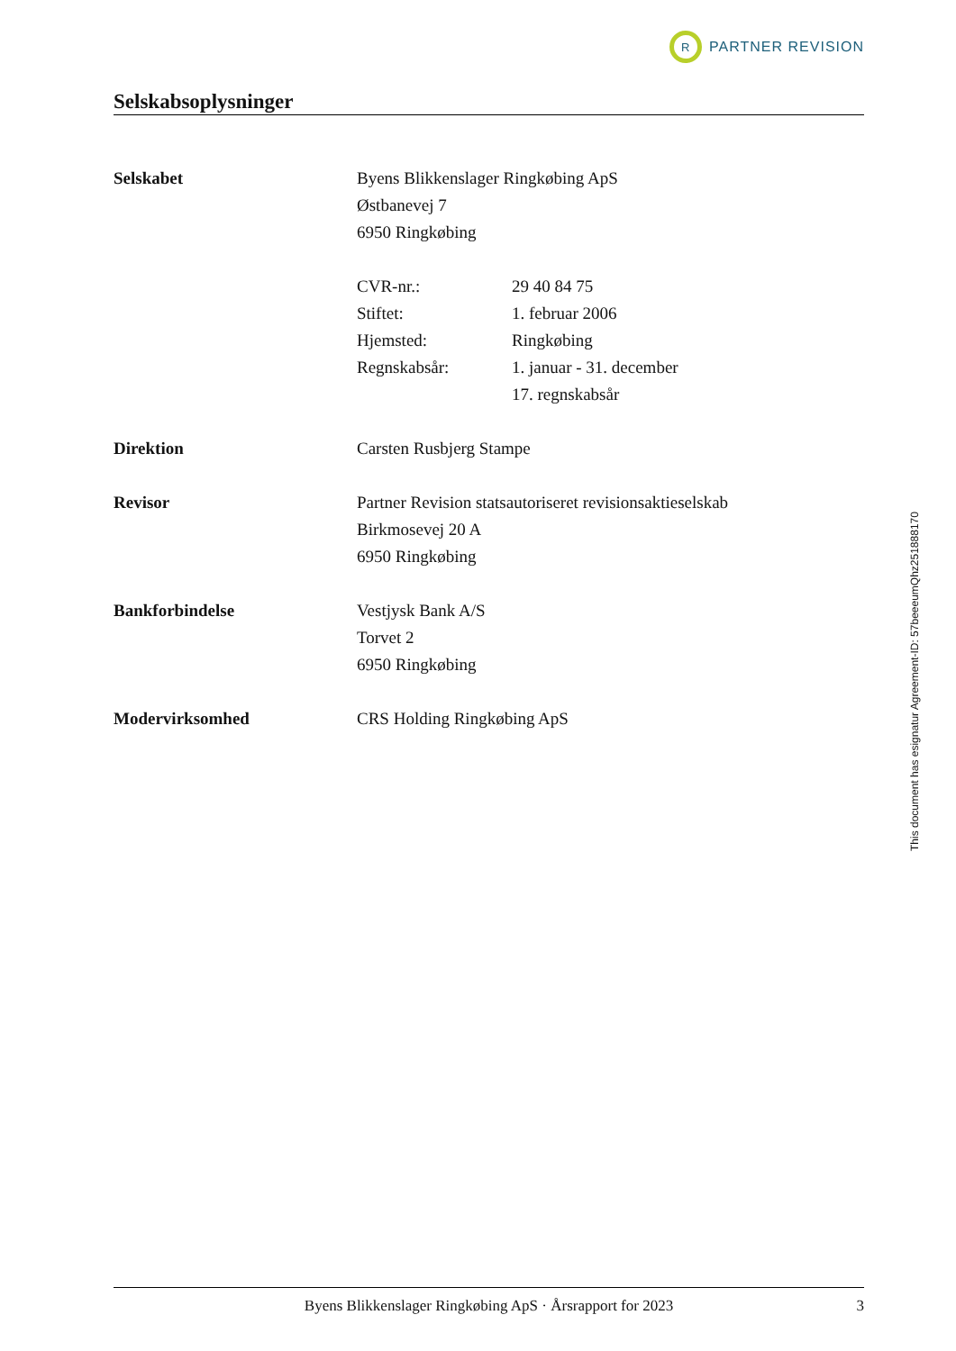R
PARTNER REVISION
Selskabsoplysninger
Selskabet Byens Blikkenslager Ringkøbing ApS
Østbanevej 7
6950 Ringkøbing
CVR-nr.: 29 40 84 75
Stiftet: 1. februar 2006
Hjemsted: Ringkøbing
Regnskabsår: 1. januar - 31. december
17. regnskabsår
Direktion Carsten Rusbjerg Stampe
Revisor Partner Revision statsautoriseret revisionsaktieselskab
Birkmosevej 20 A
6950 Ringkøbing
Bankforbindelse Vestjysk Bank A/S
Torvet 2
6950 Ringkøbing
Modervirksomhed CRS Holding Ringkøbing ApS
This document has esignatur Agreement-ID: 57beeeumQhz251888170
Byens Blikkenslager Ringkøbing ApS · Årsrapport for 2023 3